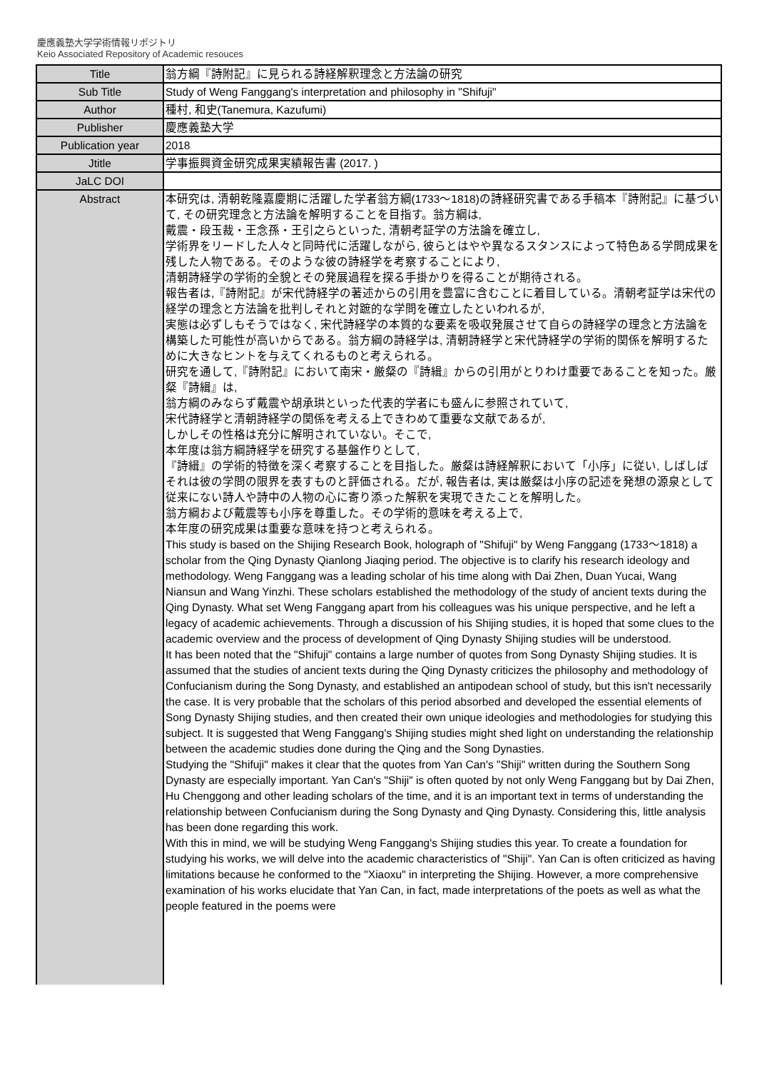慶應義塾大学学術情報リポジトリ
Keio Associated Repository of Academic resouces
| Title | 翁方綱『詩附記』に見られる詩経解釈理念と方法論の研究 |
| Sub Title | Study of Weng Fanggang's interpretation and philosophy in "Shifuji" |
| Author | 種村, 和史(Tanemura, Kazufumi) |
| Publisher | 慶應義塾大学 |
| Publication year | 2018 |
| Jtitle | 学事振興資金研究成果実績報告書 (2017. ) |
| JaLC DOI | |
| Abstract | 本研究は, 清朝乾隆嘉慶期に活躍した学者翁方綱(1733～1818)の詩経研究書である手稿本『詩附記』に基づいて, その研究理念と方法論を解明することを目指す。翁方綱は, 戴震・段玉裁・王念孫・王引之らといった, 清朝考証学の方法論を確立し, 学術界をリードした人々と同時代に活躍しながら, 彼らとはやや異なるスタンスによって特色ある学問成果を残した人物である。そのような彼の詩経学を考察することにより, 清朝詩経学の学術的全貌とその発展過程を探る手掛かりを得ることが期待される。 報告者は,『詩附記』が宋代詩経学の著述からの引用を豊富に含むことに着目している。清朝考証学は宋代の経学の理念と方法論を批判しそれと対蹠的な学問を確立したといわれるが, 実態は必ずしもそうではなく, 宋代詩経学の本質的な要素を吸収発展させて自らの詩経学の理念と方法論を構築した可能性が高いからである。翁方綱の詩経学は, 清朝詩経学と宋代詩経学の学術的関係を解明するために大きなヒントを与えてくれるものと考えられる。 研究を通して,『詩附記』において南宋・厳粲の『詩緝』からの引用がとりわけ重要であることを知った。厳粲『詩緝』は, 翁方綱のみならず戴震や胡承珙といった代表的学者にも盛んに参照されていて, 宋代詩経学と清朝詩経学の関係を考える上できわめて重要な文献であるが, しかしその性格は充分に解明されていない。そこで, 本年度は翁方綱詩経学を研究する基盤作りとして, 『詩緝』の学術的特徴を深く考察することを目指した。厳粲は詩経解釈において「小序」に従い, しばしばそれは彼の学問の限界を表すものと評価される。だが, 報告者は, 実は厳粲は小序の記述を発想の源泉として従来にない詩人や詩中の人物の心に寄り添った解釈を実現できたことを解明した。 翁方綱および戴震等も小序を尊重した。その学術的意味を考える上で, 本年度の研究成果は重要な意味を持つと考えられる。 This study is based on the Shijing Research Book, holograph of "Shifuji" by Weng Fanggang (1733～1818) a scholar from the Qing Dynasty Qianlong Jiaqing period. The objective is to clarify his research ideology and methodology. Weng Fanggang was a leading scholar of his time along with Dai Zhen, Duan Yucai, Wang Niansun and Wang Yinzhi. These scholars established the methodology of the study of ancient texts during the Qing Dynasty. What set Weng Fanggang apart from his colleagues was his unique perspective, and he left a legacy of academic achievements. Through a discussion of his Shijing studies, it is hoped that some clues to the academic overview and the process of development of Qing Dynasty Shijing studies will be understood. It has been noted that the "Shifuji" contains a large number of quotes from Song Dynasty Shijing studies. It is assumed that the studies of ancient texts during the Qing Dynasty criticizes the philosophy and methodology of Confucianism during the Song Dynasty, and established an antipodean school of study, but this isn't necessarily the case. It is very probable that the scholars of this period absorbed and developed the essential elements of Song Dynasty Shijing studies, and then created their own unique ideologies and methodologies for studying this subject. It is suggested that Weng Fanggang's Shijing studies might shed light on understanding the relationship between the academic studies done during the Qing and the Song Dynasties. Studying the "Shifuji" makes it clear that the quotes from Yan Can's "Shiji" written during the Southern Song Dynasty are especially important. Yan Can's "Shiji" is often quoted by not only Weng Fanggang but by Dai Zhen, Hu Chenggong and other leading scholars of the time, and it is an important text in terms of understanding the relationship between Confucianism during the Song Dynasty and Qing Dynasty. Considering this, little analysis has been done regarding this work. With this in mind, we will be studying Weng Fanggang's Shijing studies this year. To create a foundation for studying his works, we will delve into the academic characteristics of "Shiji". Yan Can is often criticized as having limitations because he conformed to the "Xiaoxu" in interpreting the Shijing. However, a more comprehensive examination of his works elucidate that Yan Can, in fact, made interpretations of the poets as well as what the people featured in the poems were |